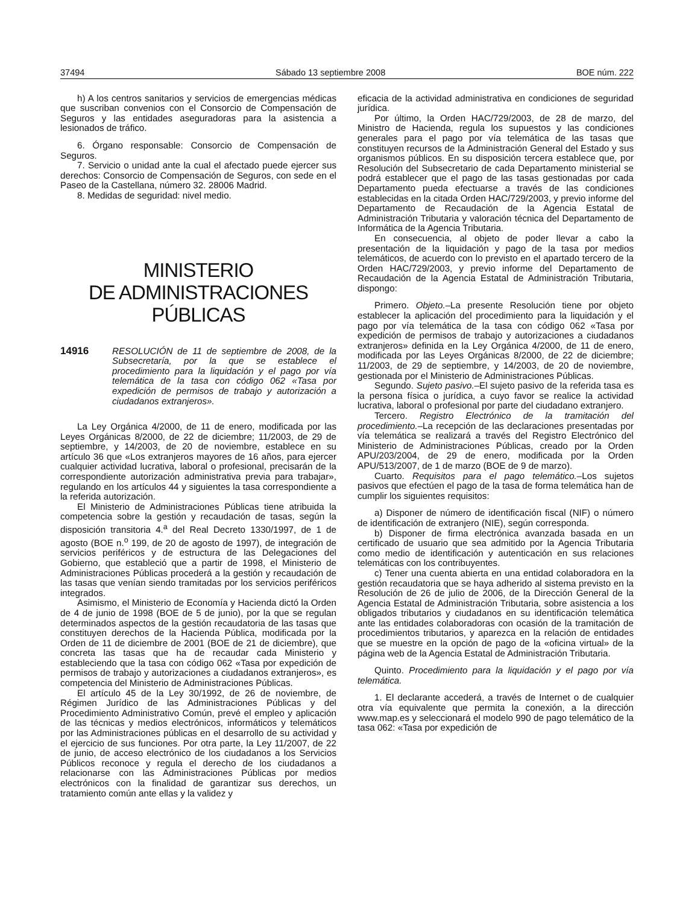37494 Sábado 13 septiembre 2008 BOE núm. 222
h) A los centros sanitarios y servicios de emergencias médicas que suscriban convenios con el Consorcio de Compensación de Seguros y las entidades aseguradoras para la asistencia a lesionados de tráfico.
6. Órgano responsable: Consorcio de Compensación de Seguros.
7. Servicio o unidad ante la cual el afectado puede ejercer sus derechos: Consorcio de Compensación de Seguros, con sede en el Paseo de la Castellana, número 32. 28006 Madrid.
8. Medidas de seguridad: nivel medio.
MINISTERIO
DE ADMINISTRACIONES PÚBLICAS
14916 RESOLUCIÓN de 11 de septiembre de 2008, de la Subsecretaría, por la que se establece el procedimiento para la liquidación y el pago por vía telemática de la tasa con código 062 «Tasa por expedición de permisos de trabajo y autorización a ciudadanos extranjeros».
La Ley Orgánica 4/2000, de 11 de enero, modificada por las Leyes Orgánicas 8/2000, de 22 de diciembre; 11/2003, de 29 de septiembre, y 14/2003, de 20 de noviembre, establece en su artículo 36 que «Los extranjeros mayores de 16 años, para ejercer cualquier actividad lucrativa, laboral o profesional, precisarán de la correspondiente autorización administrativa previa para trabajar», regulando en los artículos 44 y siguientes la tasa correspondiente a la referida autorización.
El Ministerio de Administraciones Públicas tiene atribuida la competencia sobre la gestión y recaudación de tasas, según la disposición transitoria 4.<sup>a</sup> del Real Decreto 1330/1997, de 1 de agosto (BOE n.<sup>o</sup> 199, de 20 de agosto de 1997), de integración de servicios periféricos y de estructura de las Delegaciones del Gobierno, que estableció que a partir de 1998, el Ministerio de Administraciones Públicas procederá a la gestión y recaudación de las tasas que venían siendo tramitadas por los servicios periféricos integrados.
Asimismo, el Ministerio de Economía y Hacienda dictó la Orden de 4 de junio de 1998 (BOE de 5 de junio), por la que se regulan determinados aspectos de la gestión recaudatoria de las tasas que constituyen derechos de la Hacienda Pública, modificada por la Orden de 11 de diciembre de 2001 (BOE de 21 de diciembre), que concreta las tasas que ha de recaudar cada Ministerio y estableciendo que la tasa con código 062 «Tasa por expedición de permisos de trabajo y autorizaciones a ciudadanos extranjeros», es competencia del Ministerio de Administraciones Públicas.
El artículo 45 de la Ley 30/1992, de 26 de noviembre, de Régimen Jurídico de las Administraciones Públicas y del Procedimiento Administrativo Común, prevé el empleo y aplicación de las técnicas y medios electrónicos, informáticos y telemáticos por las Administraciones públicas en el desarrollo de su actividad y el ejercicio de sus funciones. Por otra parte, la Ley 11/2007, de 22 de junio, de acceso electrónico de los ciudadanos a los Servicios Públicos reconoce y regula el derecho de los ciudadanos a relacionarse con las Administraciones Públicas por medios electrónicos con la finalidad de garantizar sus derechos, un tratamiento común ante ellas y la validez y
eficacia de la actividad administrativa en condiciones de seguridad jurídica.
Por último, la Orden HAC/729/2003, de 28 de marzo, del Ministro de Hacienda, regula los supuestos y las condiciones generales para el pago por vía telemática de las tasas que constituyen recursos de la Administración General del Estado y sus organismos públicos. En su disposición tercera establece que, por Resolución del Subsecretario de cada Departamento ministerial se podrá establecer que el pago de las tasas gestionadas por cada Departamento pueda efectuarse a través de las condiciones establecidas en la citada Orden HAC/729/2003, y previo informe del Departamento de Recaudación de la Agencia Estatal de Administración Tributaria y valoración técnica del Departamento de Informática de la Agencia Tributaria.
En consecuencia, al objeto de poder llevar a cabo la presentación de la liquidación y pago de la tasa por medios telemáticos, de acuerdo con lo previsto en el apartado tercero de la Orden HAC/729/2003, y previo informe del Departamento de Recaudación de la Agencia Estatal de Administración Tributaria, dispongo:
Primero. Objeto.–La presente Resolución tiene por objeto establecer la aplicación del procedimiento para la liquidación y el pago por vía telemática de la tasa con código 062 «Tasa por expedición de permisos de trabajo y autorizaciones a ciudadanos extranjeros» definida en la Ley Orgánica 4/2000, de 11 de enero, modificada por las Leyes Orgánicas 8/2000, de 22 de diciembre; 11/2003, de 29 de septiembre, y 14/2003, de 20 de noviembre, gestionada por el Ministerio de Administraciones Públicas.
Segundo. Sujeto pasivo.–El sujeto pasivo de la referida tasa es la persona física o jurídica, a cuyo favor se realice la actividad lucrativa, laboral o profesional por parte del ciudadano extranjero.
Tercero. Registro Electrónico de la tramitación del procedimiento.–La recepción de las declaraciones presentadas por vía telemática se realizará a través del Registro Electrónico del Ministerio de Administraciones Públicas, creado por la Orden APU/203/2004, de 29 de enero, modificada por la Orden APU/513/2007, de 1 de marzo (BOE de 9 de marzo).
Cuarto. Requisitos para el pago telemático.–Los sujetos pasivos que efectúen el pago de la tasa de forma telemática han de cumplir los siguientes requisitos:
a) Disponer de número de identificación fiscal (NIF) o número de identificación de extranjero (NIE), según corresponda.
b) Disponer de firma electrónica avanzada basada en un certificado de usuario que sea admitido por la Agencia Tributaria como medio de identificación y autenticación en sus relaciones telemáticas con los contribuyentes.
c) Tener una cuenta abierta en una entidad colaboradora en la gestión recaudatoria que se haya adherido al sistema previsto en la Resolución de 26 de julio de 2006, de la Dirección General de la Agencia Estatal de Administración Tributaria, sobre asistencia a los obligados tributarios y ciudadanos en su identificación telemática ante las entidades colaboradoras con ocasión de la tramitación de procedimientos tributarios, y aparezca en la relación de entidades que se muestre en la opción de pago de la «oficina virtual» de la página web de la Agencia Estatal de Administración Tributaria.
Quinto. Procedimiento para la liquidación y el pago por vía telemática.
1. El declarante accederá, a través de Internet o de cualquier otra vía equivalente que permita la conexión, a la dirección www.map.es y seleccionará el modelo 990 de pago telemático de la tasa 062: «Tasa por expedición de